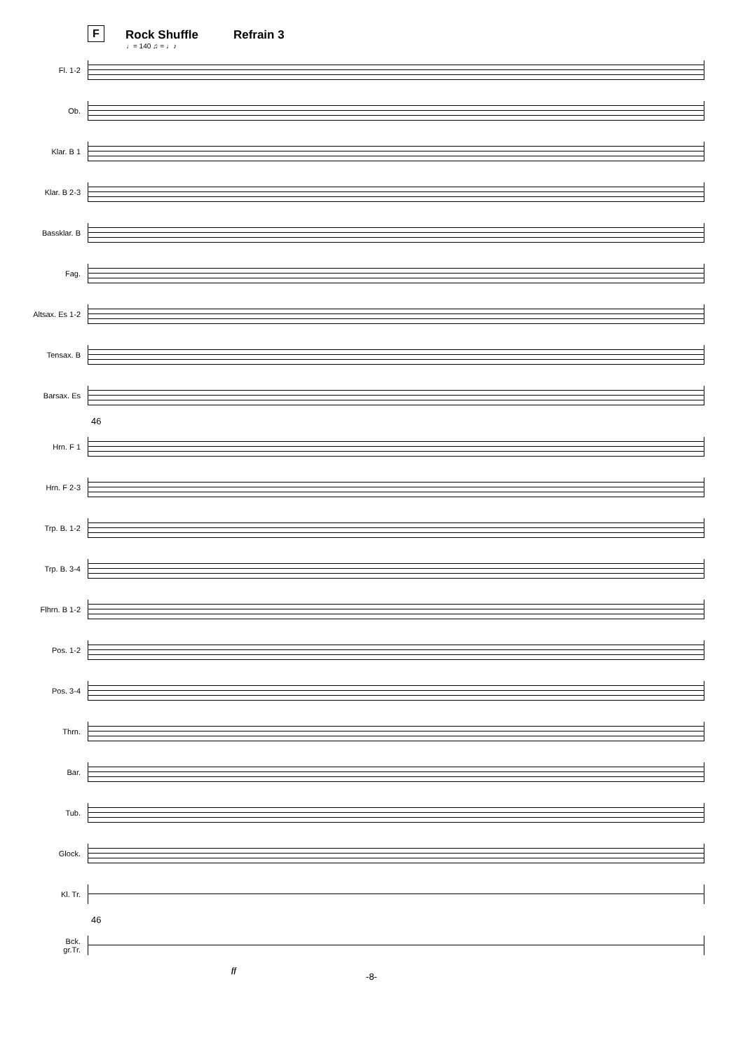F
Rock Shuffle
Refrain 3
♩= 140 ♫ = ♩♪
Fl. 1-2
Ob.
Klar. B 1
Klar. B 2-3
Bassklar. B
Fag.
Altsax. Es 1-2
Tensax. B
Barsax. Es
46
Hrn. F 1
Hrn. F 2-3
Trp. B. 1-2
Trp. B. 3-4
Flhrn. B 1-2
Pos. 1-2
Pos. 3-4
Thrn.
Bar.
Tub.
Glock.
Kl. Tr.
46
Bck.
gr.Tr.
ff
-8-